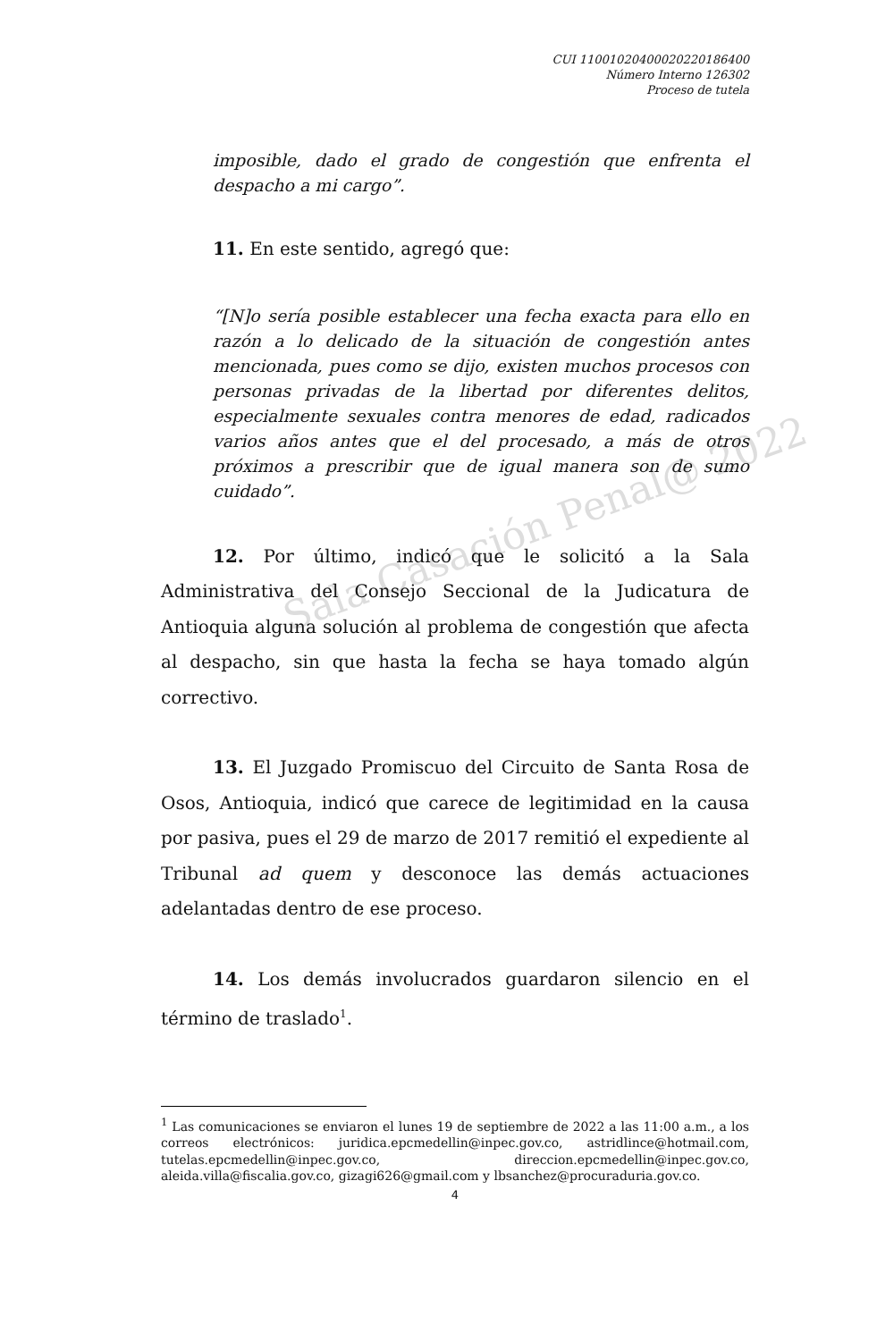Sala Casación Penal@ 2022
CUI 11001020400020220186400
Número Interno 126302
Proceso de tutela
imposible, dado el grado de congestión que enfrenta el despacho a mi cargo”.
11. En este sentido, agregó que:
“[N]o sería posible establecer una fecha exacta para ello en razón a lo delicado de la situación de congestión antes mencionada, pues como se dijo, existen muchos procesos con personas privadas de la libertad por diferentes delitos, especialmente sexuales contra menores de edad, radicados varios años antes que el del procesado, a más de otros próximos a prescribir que de igual manera son de sumo cuidado”.
12. Por último, indicó que le solicitó a la Sala Administrativa del Consejo Seccional de la Judicatura de Antioquia alguna solución al problema de congestión que afecta al despacho, sin que hasta la fecha se haya tomado algún correctivo.
13. El Juzgado Promiscuo del Circuito de Santa Rosa de Osos, Antioquia, indicó que carece de legitimidad en la causa por pasiva, pues el 29 de marzo de 2017 remitió el expediente al Tribunal ad quem y desconoce las demás actuaciones adelantadas dentro de ese proceso.
14. Los demás involucrados guardaron silencio en el término de traslado<sup>1</sup>.
<sup>1</sup> Las comunicaciones se enviaron el lunes 19 de septiembre de 2022 a las 11:00 a.m., a los correos electrónicos: juridica.epcmedellin@inpec.gov.co, astridlince@hotmail.com, tutelas.epcmedellin@inpec.gov.co, direccion.epcmedellin@inpec.gov.co, aleida.villa@fiscalia.gov.co, gizagi626@gmail.com y lbsanchez@procuraduria.gov.co.
4